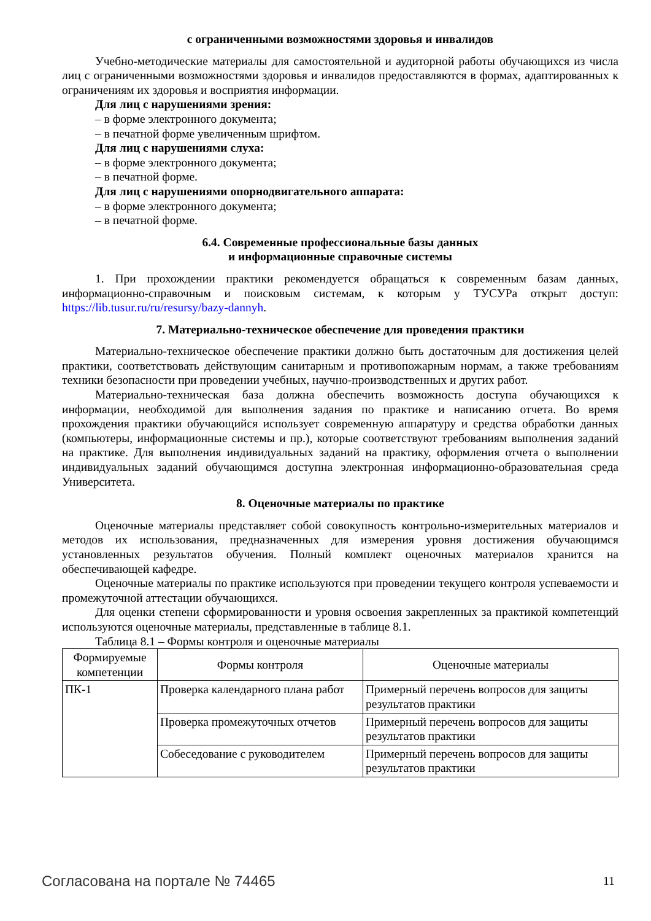с ограниченными возможностями здоровья и инвалидов
Учебно-методические материалы для самостоятельной и аудиторной работы обучающихся из числа лиц с ограниченными возможностями здоровья и инвалидов предоставляются в формах, адаптированных к ограничениям их здоровья и восприятия информации.
Для лиц с нарушениями зрения:
– в форме электронного документа;
– в печатной форме увеличенным шрифтом.
Для лиц с нарушениями слуха:
– в форме электронного документа;
– в печатной форме.
Для лиц с нарушениями опорнодвигательного аппарата:
– в форме электронного документа;
– в печатной форме.
6.4. Современные профессиональные базы данных
и информационные справочные системы
1. При прохождении практики рекомендуется обращаться к современным базам данных, информационно-справочным и поисковым системам, к которым у ТУСУРа открыт доступ: https://lib.tusur.ru/ru/resursy/bazy-dannyh.
7. Материально-техническое обеспечение для проведения практики
Материально-техническое обеспечение практики должно быть достаточным для достижения целей практики, соответствовать действующим санитарным и противопожарным нормам, а также требованиям техники безопасности при проведении учебных, научно-производственных и других работ.
Материально-техническая база должна обеспечить возможность доступа обучающихся к информации, необходимой для выполнения задания по практике и написанию отчета. Во время прохождения практики обучающийся использует современную аппаратуру и средства обработки данных (компьютеры, информационные системы и пр.), которые соответствуют требованиям выполнения заданий на практике. Для выполнения индивидуальных заданий на практику, оформления отчета о выполнении индивидуальных заданий обучающимся доступна электронная информационно-образовательная среда Университета.
8. Оценочные материалы по практике
Оценочные материалы представляет собой совокупность контрольно-измерительных материалов и методов их использования, предназначенных для измерения уровня достижения обучающимся установленных результатов обучения. Полный комплект оценочных материалов хранится на обеспечивающей кафедре.
Оценочные материалы по практике используются при проведении текущего контроля успеваемости и промежуточной аттестации обучающихся.
Для оценки степени сформированности и уровня освоения закрепленных за практикой компетенций используются оценочные материалы, представленные в таблице 8.1.
Таблица 8.1 – Формы контроля и оценочные материалы
| Формируемые компетенции | Формы контроля | Оценочные материалы |
| --- | --- | --- |
| ПК-1 | Проверка календарного плана работ | Примерный перечень вопросов для защиты результатов практики |
| | Проверка промежуточных отчетов | Примерный перечень вопросов для защиты результатов практики |
| | Собеседование с руководителем | Примерный перечень вопросов для защиты результатов практики |
Согласована на портале № 74465 11